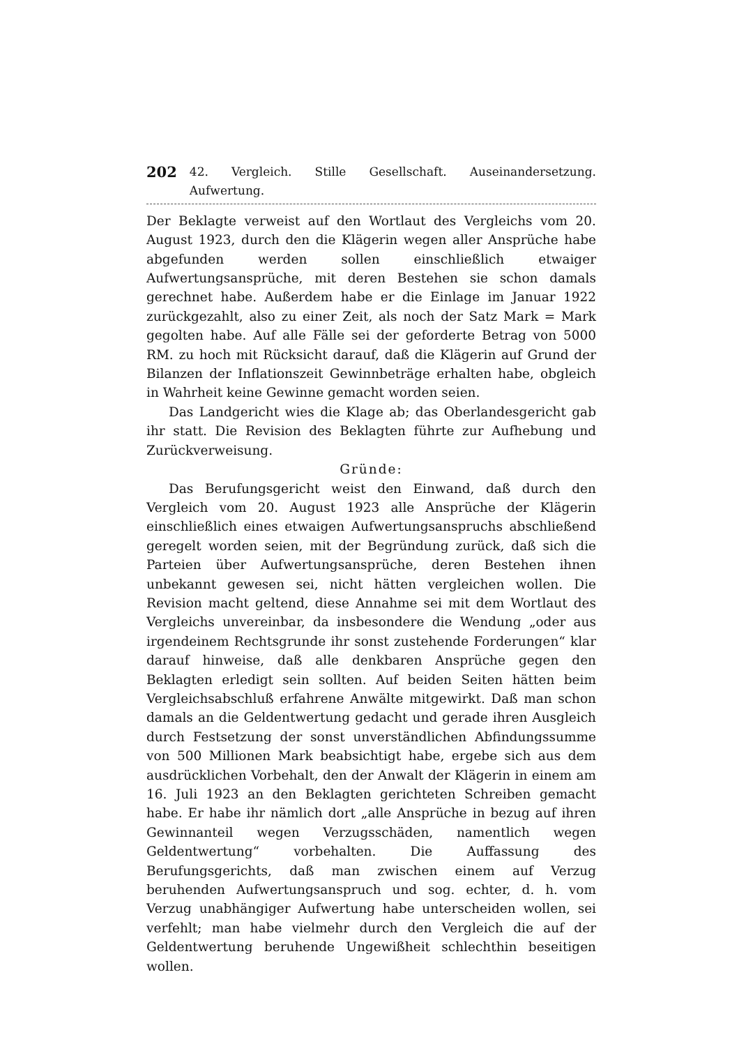202 42. Vergleich. Stille Gesellschaft. Auseinandersetzung. Aufwertung.
Der Beklagte verweist auf den Wortlaut des Vergleichs vom 20. August 1923, durch den die Klägerin wegen aller Ansprüche habe abgefunden werden sollen einschließlich etwaiger Aufwertungsansprüche, mit deren Bestehen sie schon damals gerechnet habe. Außerdem habe er die Einlage im Januar 1922 zurückgezahlt, also zu einer Zeit, als noch der Satz Mark = Mark gegolten habe. Auf alle Fälle sei der geforderte Betrag von 5000 RM. zu hoch mit Rücksicht darauf, daß die Klägerin auf Grund der Bilanzen der Inflationszeit Gewinnbeträge erhalten habe, obgleich in Wahrheit keine Gewinne gemacht worden seien.
Das Landgericht wies die Klage ab; das Oberlandesgericht gab ihr statt. Die Revision des Beklagten führte zur Aufhebung und Zurückverweisung.
Gründe:
Das Berufungsgericht weist den Einwand, daß durch den Vergleich vom 20. August 1923 alle Ansprüche der Klägerin einschließlich eines etwaigen Aufwertungsanspruchs abschließend geregelt worden seien, mit der Begründung zurück, daß sich die Parteien über Aufwertungsansprüche, deren Bestehen ihnen unbekannt gewesen sei, nicht hätten vergleichen wollen. Die Revision macht geltend, diese Annahme sei mit dem Wortlaut des Vergleichs unvereinbar, da insbesondere die Wendung „oder aus irgendeinem Rechtsgrunde ihr sonst zustehende Forderungen“ klar darauf hinweise, daß alle denkbaren Ansprüche gegen den Beklagten erledigt sein sollten. Auf beiden Seiten hätten beim Vergleichsabschluß erfahrene Anwälte mitgewirkt. Daß man schon damals an die Geldentwertung gedacht und gerade ihren Ausgleich durch Festsetzung der sonst unverständlichen Abfindungssumme von 500 Millionen Mark beabsichtigt habe, ergebe sich aus dem ausdrücklichen Vorbehalt, den der Anwalt der Klägerin in einem am 16. Juli 1923 an den Beklagten gerichteten Schreiben gemacht habe. Er habe ihr nämlich dort „alle Ansprüche in bezug auf ihren Gewinnanteil wegen Verzugsschäden, namentlich wegen Geldentwertung“ vorbehalten. Die Auffassung des Berufungsgerichts, daß man zwischen einem auf Verzug beruhenden Aufwertungsanspruch und sog. echter, d. h. vom Verzug unabhängiger Aufwertung habe unterscheiden wollen, sei verfehlt; man habe vielmehr durch den Vergleich die auf der Geldentwertung beruhende Ungewißheit schlechthin beseitigen wollen.